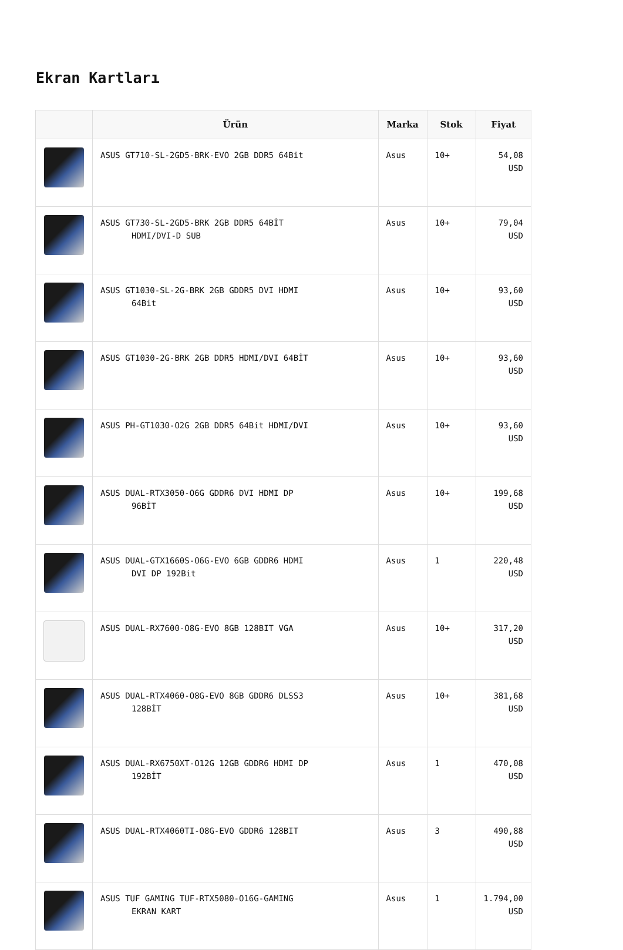Ekran Kartları
| | Ürün | Marka | Stok | Fiyat |
| --- | --- | --- | --- | --- |
| | ASUS GT710-SL-2GD5-BRK-EVO 2GB DDR5 64Bit | Asus | 10+ | 54,08 USD |
| | ASUS GT730-SL-2GD5-BRK 2GB DDR5 64BİT HDMI/DVI-D SUB | Asus | 10+ | 79,04 USD |
| | ASUS GT1030-SL-2G-BRK 2GB GDDR5 DVI HDMI 64Bit | Asus | 10+ | 93,60 USD |
| | ASUS GT1030-2G-BRK 2GB DDR5 HDMI/DVI 64BİT | Asus | 10+ | 93,60 USD |
| | ASUS PH-GT1030-O2G 2GB DDR5 64Bit HDMI/DVI | Asus | 10+ | 93,60 USD |
| | ASUS DUAL-RTX3050-O6G GDDR6 DVI HDMI DP 96BİT | Asus | 10+ | 199,68 USD |
| | ASUS DUAL-GTX1660S-O6G-EVO 6GB GDDR6 HDMI DVI DP 192Bit | Asus | 1 | 220,48 USD |
| | ASUS DUAL-RX7600-O8G-EVO 8GB 128BIT VGA | Asus | 10+ | 317,20 USD |
| | ASUS DUAL-RTX4060-O8G-EVO 8GB GDDR6 DLSS3 128BİT | Asus | 10+ | 381,68 USD |
| | ASUS DUAL-RX6750XT-O12G 12GB GDDR6 HDMI DP 192BİT | Asus | 1 | 470,08 USD |
| | ASUS DUAL-RTX4060TI-O8G-EVO GDDR6 128BIT | Asus | 3 | 490,88 USD |
| | ASUS TUF GAMING TUF-RTX5080-O16G-GAMING EKRAN KART | Asus | 1 | 1.794,00 USD |